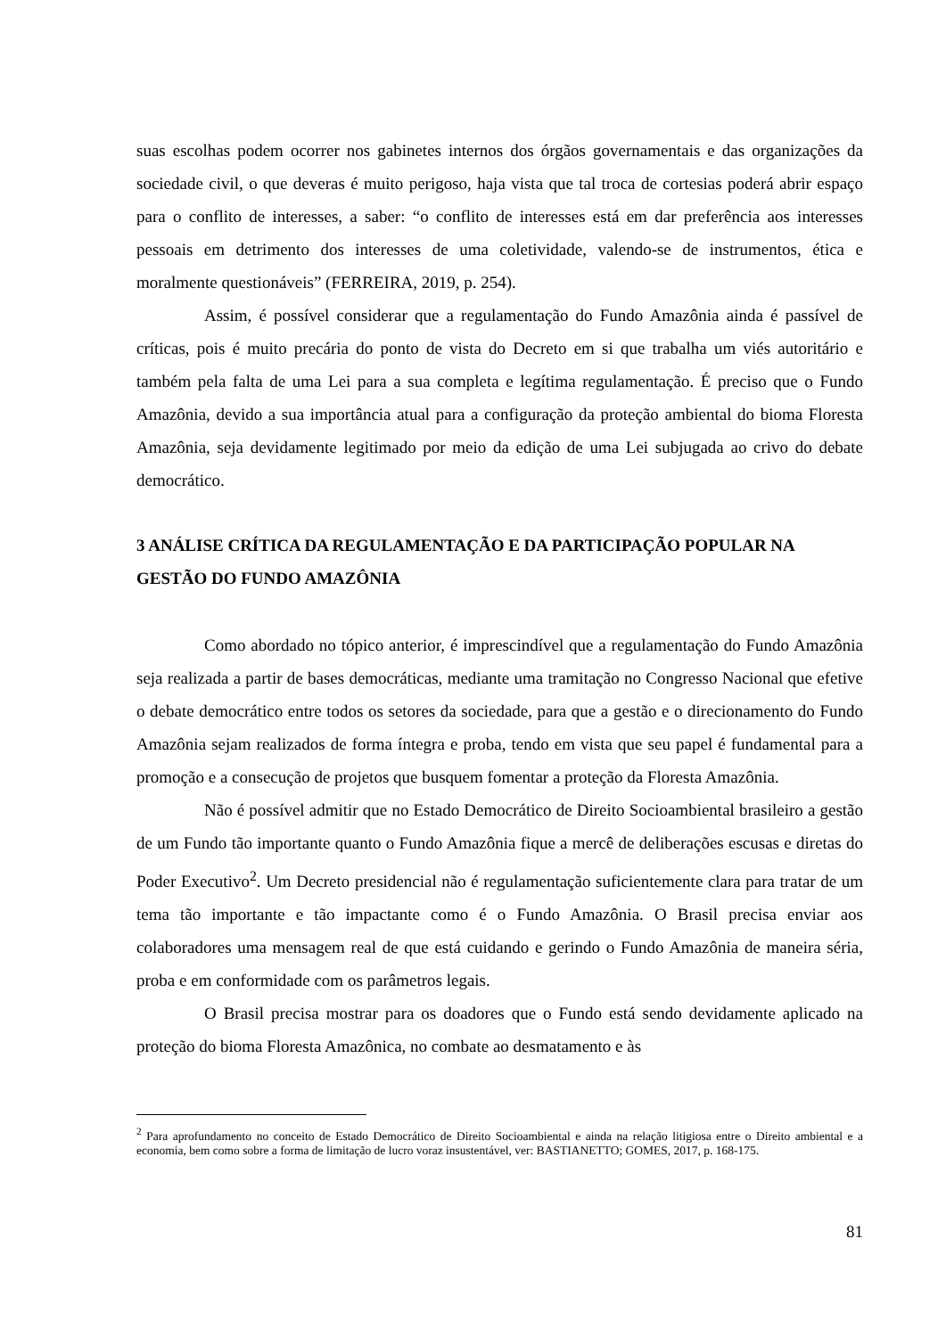suas escolhas podem ocorrer nos gabinetes internos dos órgãos governamentais e das organizações da sociedade civil, o que deveras é muito perigoso, haja vista que tal troca de cortesias poderá abrir espaço para o conflito de interesses, a saber: “o conflito de interesses está em dar preferência aos interesses pessoais em detrimento dos interesses de uma coletividade, valendo-se de instrumentos, ética e moralmente questionáveis” (FERREIRA, 2019, p. 254).
Assim, é possível considerar que a regulamentação do Fundo Amazônia ainda é passível de críticas, pois é muito precária do ponto de vista do Decreto em si que trabalha um viés autoritário e também pela falta de uma Lei para a sua completa e legítima regulamentação. É preciso que o Fundo Amazônia, devido a sua importância atual para a configuração da proteção ambiental do bioma Floresta Amazônia, seja devidamente legitimado por meio da edição de uma Lei subjugada ao crivo do debate democrático.
3 ANÁLISE CRÍTICA DA REGULAMENTAÇÃO E DA PARTICIPAÇÃO POPULAR NA GESTÃO DO FUNDO AMAZÔNIA
Como abordado no tópico anterior, é imprescindível que a regulamentação do Fundo Amazônia seja realizada a partir de bases democráticas, mediante uma tramitação no Congresso Nacional que efetive o debate democrático entre todos os setores da sociedade, para que a gestão e o direcionamento do Fundo Amazônia sejam realizados de forma íntegra e proba, tendo em vista que seu papel é fundamental para a promoção e a consecução de projetos que busquem fomentar a proteção da Floresta Amazônia.
Não é possível admitir que no Estado Democrático de Direito Socioambiental brasileiro a gestão de um Fundo tão importante quanto o Fundo Amazônia fique a mercê de deliberações escusas e diretas do Poder Executivo<sup>2</sup>. Um Decreto presidencial não é regulamentação suficientemente clara para tratar de um tema tão importante e tão impactante como é o Fundo Amazônia. O Brasil precisa enviar aos colaboradores uma mensagem real de que está cuidando e gerindo o Fundo Amazônia de maneira séria, proba e em conformidade com os parâmetros legais.
O Brasil precisa mostrar para os doadores que o Fundo está sendo devidamente aplicado na proteção do bioma Floresta Amazônica, no combate ao desmatamento e às
<sup>2</sup> Para aprofundamento no conceito de Estado Democrático de Direito Socioambiental e ainda na relação litigiosa entre o Direito ambiental e a economia, bem como sobre a forma de limitação de lucro voraz insustentável, ver: BASTIANETTO; GOMES, 2017, p. 168-175.
81